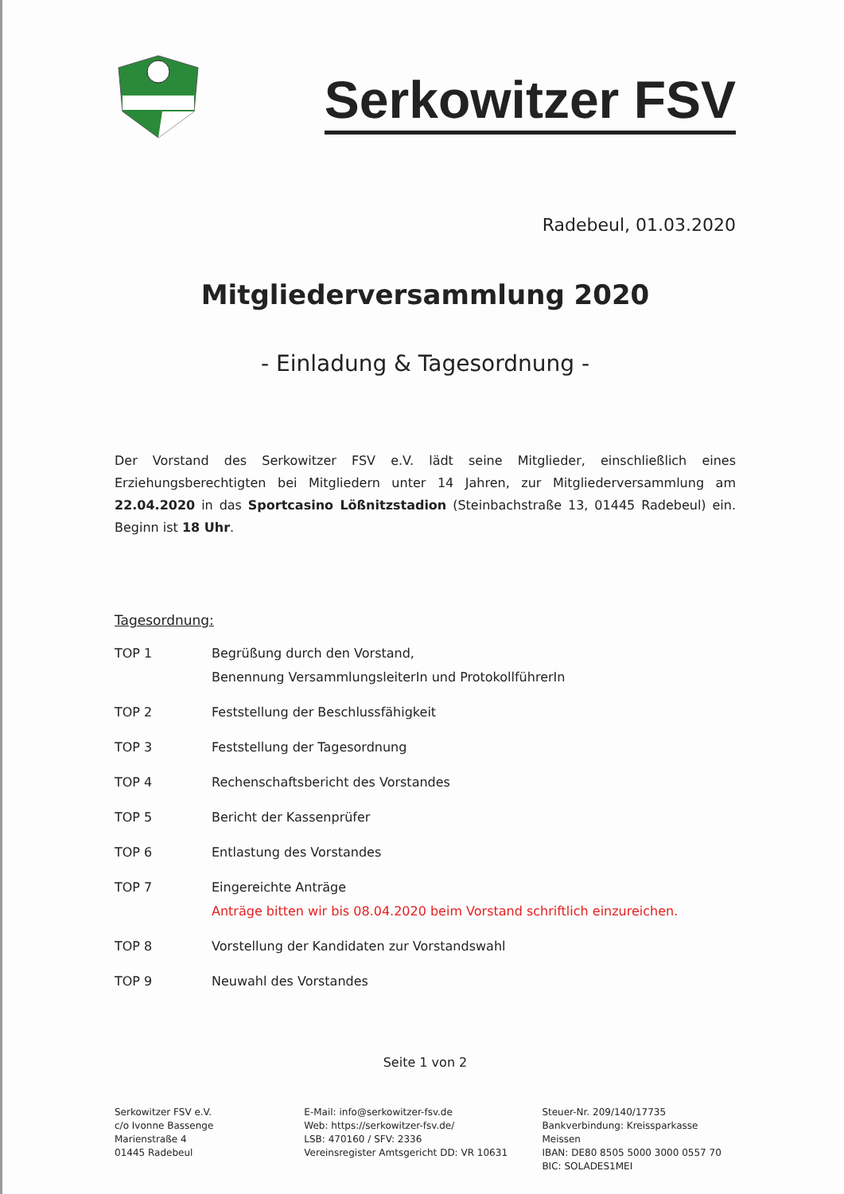Serkowitzer FSV
Radebeul, 01.03.2020
Mitgliederversammlung 2020
- Einladung & Tagesordnung -
Der Vorstand des Serkowitzer FSV e.V. lädt seine Mitglieder, einschließlich eines Erziehungsberechtigten bei Mitgliedern unter 14 Jahren, zur Mitgliederversammlung am 22.04.2020 in das Sportcasino Lößnitzstadion (Steinbachstraße 13, 01445 Radebeul) ein. Beginn ist 18 Uhr.
Tagesordnung:
| TOP 1 | Begrüßung durch den Vorstand, Benennung VersammlungsleiterIn und ProtokollführerIn |
| TOP 2 | Feststellung der Beschlussfähigkeit |
| TOP 3 | Feststellung der Tagesordnung |
| TOP 4 | Rechenschaftsbericht des Vorstandes |
| TOP 5 | Bericht der Kassenprüfer |
| TOP 6 | Entlastung des Vorstandes |
| TOP 7 | Eingereichte Anträge Anträge bitten wir bis 08.04.2020 beim Vorstand schriftlich einzureichen. |
| TOP 8 | Vorstellung der Kandidaten zur Vorstandswahl |
| TOP 9 | Neuwahl des Vorstandes |
Seite 1 von 2
Serkowitzer FSV e.V.
c/o Ivonne Bassenge
Marienstraße 4
01445 Radebeul
E-Mail: info@serkowitzer-fsv.de
Web: https://serkowitzer-fsv.de/
LSB: 470160 / SFV: 2336
Vereinsregister Amtsgericht DD: VR 10631
Steuer-Nr. 209/140/17735
Bankverbindung: Kreissparkasse Meissen
IBAN: DE80 8505 5000 3000 0557 70
BIC: SOLADES1MEI